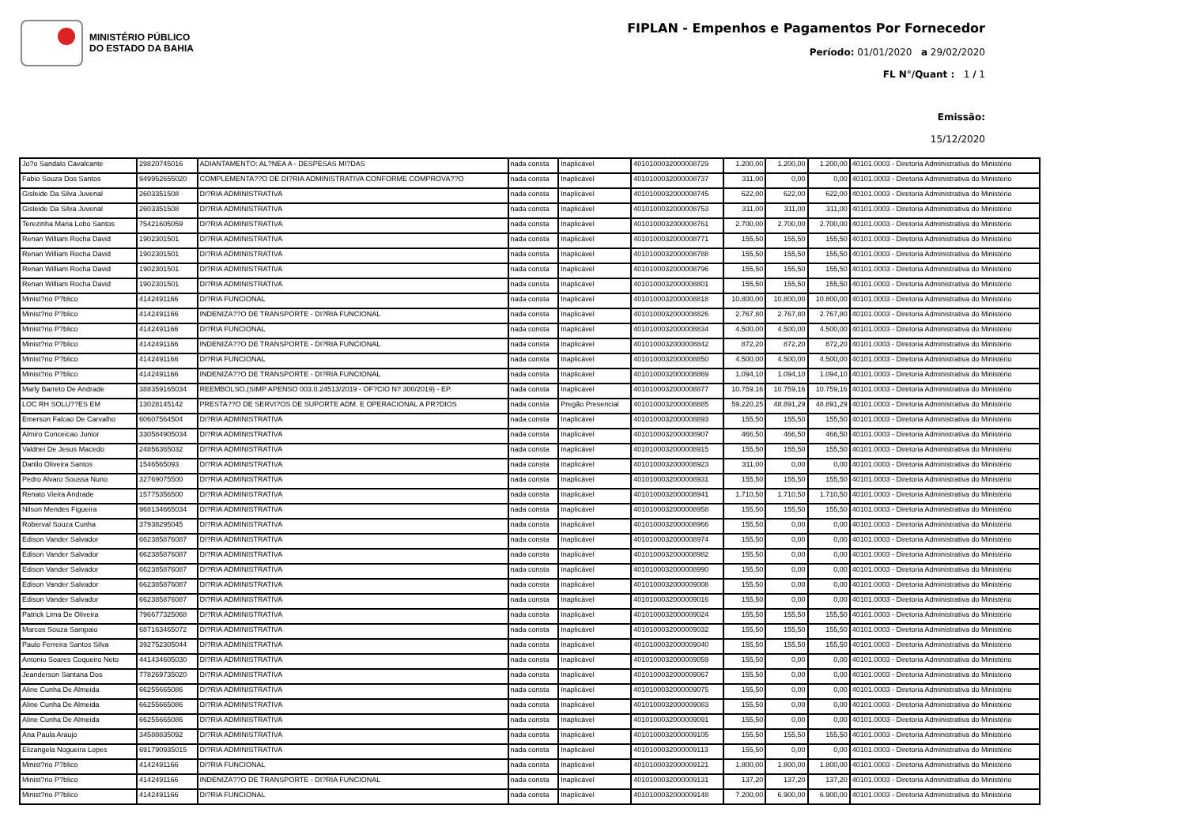MINISTÉRIO PÚBLICO
DO ESTADO DA BAHIA
FIPLAN - Empenhos e Pagamentos Por Fornecedor
Período: 01/01/2020 a 29/02/2020
FL N°/Quant : 1 / 1
Emissão:
15/12/2020
| Jo?o Sandalo Cavalcante | 29820745016 | ADIANTAMENTO: AL?NEA A - DESPESAS MI?DAS | nada consta | Inaplicável | 40101000320000087​29 | 1.200,00 | 1.200,00 | 1.200,00 | 40101.0003 - Diretoria Administrativa do Ministério |
| Fabio Souza Dos Santos | 949952655020 | COMPLEMENTA??O DE DI?RIA ADMINISTRATIVA CONFORME COMPROVA??O | nada consta | Inaplicável | 4010100032000008737 | 311,00 | 0,00 | 0,00 | 40101.0003 - Diretoria Administrativa do Ministério |
| Gisleide Da Silva Juvenal | 2603351508 | DI?RIA ADMINISTRATIVA | nada consta | Inaplicável | 4010100032000008745 | 622,00 | 622,00 | 622,00 | 40101.0003 - Diretoria Administrativa do Ministério |
| Gisleide Da Silva Juvenal | 2603351508 | DI?RIA ADMINISTRATIVA | nada consta | Inaplicável | 4010100032000008753 | 311,00 | 311,00 | 311,00 | 40101.0003 - Diretoria Administrativa do Ministério |
| Terezinha Maria Lobo Santos | 75421605059 | DI?RIA ADMINISTRATIVA | nada consta | Inaplicável | 4010100032000008761 | 2.700,00 | 2.700,00 | 2.700,00 | 40101.0003 - Diretoria Administrativa do Ministério |
| Renan William Rocha David | 1902301501 | DI?RIA ADMINISTRATIVA | nada consta | Inaplicável | 4010100032000008771 | 155,50 | 155,50 | 155,50 | 40101.0003 - Diretoria Administrativa do Ministério |
| Renan William Rocha David | 1902301501 | DI?RIA ADMINISTRATIVA | nada consta | Inaplicável | 4010100032000008788 | 155,50 | 155,50 | 155,50 | 40101.0003 - Diretoria Administrativa do Ministério |
| Renan William Rocha David | 1902301501 | DI?RIA ADMINISTRATIVA | nada consta | Inaplicável | 4010100032000008796 | 155,50 | 155,50 | 155,50 | 40101.0003 - Diretoria Administrativa do Ministério |
| Renan William Rocha David | 1902301501 | DI?RIA ADMINISTRATIVA | nada consta | Inaplicável | 4010100032000008801 | 155,50 | 155,50 | 155,50 | 40101.0003 - Diretoria Administrativa do Ministério |
| Minist?rio P?blico | 4142491166 | DI?RIA FUNCIONAL | nada consta | Inaplicável | 4010100032000008818 | 10.800,00 | 10.800,00 | 10.800,00 | 40101.0003 - Diretoria Administrativa do Ministério |
| Minist?rio P?blico | 4142491166 | INDENIZA??O DE TRANSPORTE - DI?RIA FUNCIONAL | nada consta | Inaplicável | 4010100032000008826 | 2.767,80 | 2.767,80 | 2.767,80 | 40101.0003 - Diretoria Administrativa do Ministério |
| Minist?rio P?blico | 4142491166 | DI?RIA FUNCIONAL | nada consta | Inaplicável | 4010100032000008834 | 4.500,00 | 4.500,00 | 4.500,00 | 40101.0003 - Diretoria Administrativa do Ministério |
| Minist?rio P?blico | 4142491166 | INDENIZA??O DE TRANSPORTE - DI?RIA FUNCIONAL | nada consta | Inaplicável | 4010100032000008842 | 872,20 | 872,20 | 872,20 | 40101.0003 - Diretoria Administrativa do Ministério |
| Minist?rio P?blico | 4142491166 | DI?RIA FUNCIONAL | nada consta | Inaplicável | 4010100032000008850 | 4.500,00 | 4.500,00 | 4.500,00 | 40101.0003 - Diretoria Administrativa do Ministério |
| Minist?rio P?blico | 4142491166 | INDENIZA??O DE TRANSPORTE - DI?RIA FUNCIONAL | nada consta | Inaplicável | 4010100032000008869 | 1.094,10 | 1.094,10 | 1.094,10 | 40101.0003 - Diretoria Administrativa do Ministério |
| Marly Barreto De Andrade | 388359165034 | REEMBOLSO.(SIMP APENSO 003.0.24513/2019 - OF?CIO N? 300/2019) - EP. | nada consta | Inaplicável | 4010100032000008877 | 10.759,16 | 10.759,16 | 10.759,16 | 40101.0003 - Diretoria Administrativa do Ministério |
| LOC RH SOLU??ES EM | 13028145142 | PRESTA??O DE SERVI?OS DE SUPORTE ADM. E OPERACIONAL A PR?DIOS | nada consta | Pregão Presencial | 4010100032000008885 | 59.220,25 | 48.891,29 | 48.891,29 | 40101.0003 - Diretoria Administrativa do Ministério |
| Emerson Falcao De Carvalho | 60607564504 | DI?RIA ADMINISTRATIVA | nada consta | Inaplicável | 4010100032000008893 | 155,50 | 155,50 | 155,50 | 40101.0003 - Diretoria Administrativa do Ministério |
| Almiro Conceicao Junior | 330584905034 | DI?RIA ADMINISTRATIVA | nada consta | Inaplicável | 4010100032000008907 | 466,50 | 466,50 | 466,50 | 40101.0003 - Diretoria Administrativa do Ministério |
| Valdnei De Jesus Macedo | 24856365032 | DI?RIA ADMINISTRATIVA | nada consta | Inaplicável | 4010100032000008915 | 155,50 | 155,50 | 155,50 | 40101.0003 - Diretoria Administrativa do Ministério |
| Danilo Oliveira Santos | 1546565093 | DI?RIA ADMINISTRATIVA | nada consta | Inaplicável | 4010100032000008923 | 311,00 | 0,00 | 0,00 | 40101.0003 - Diretoria Administrativa do Ministério |
| Pedro Alvaro Soussa Nuno | 32769075500 | DI?RIA ADMINISTRATIVA | nada consta | Inaplicável | 4010100032000008931 | 155,50 | 155,50 | 155,50 | 40101.0003 - Diretoria Administrativa do Ministério |
| Renato Vieira Andrade | 15775356500 | DI?RIA ADMINISTRATIVA | nada consta | Inaplicável | 4010100032000008941 | 1.710,50 | 1.710,50 | 1.710,50 | 40101.0003 - Diretoria Administrativa do Ministério |
| Nilson Mendes Figueira | 968134665034 | DI?RIA ADMINISTRATIVA | nada consta | Inaplicável | 4010100032000008958 | 155,50 | 155,50 | 155,50 | 40101.0003 - Diretoria Administrativa do Ministério |
| Roberval Souza Cunha | 37938295045 | DI?RIA ADMINISTRATIVA | nada consta | Inaplicável | 4010100032000008966 | 155,50 | 0,00 | 0,00 | 40101.0003 - Diretoria Administrativa do Ministério |
| Edison Vander Salvador | 662385876087 | DI?RIA ADMINISTRATIVA | nada consta | Inaplicável | 4010100032000008974 | 155,50 | 0,00 | 0,00 | 40101.0003 - Diretoria Administrativa do Ministério |
| Edison Vander Salvador | 662385876087 | DI?RIA ADMINISTRATIVA | nada consta | Inaplicável | 4010100032000008982 | 155,50 | 0,00 | 0,00 | 40101.0003 - Diretoria Administrativa do Ministério |
| Edison Vander Salvador | 662385876087 | DI?RIA ADMINISTRATIVA | nada consta | Inaplicável | 4010100032000008990 | 155,50 | 0,00 | 0,00 | 40101.0003 - Diretoria Administrativa do Ministério |
| Edison Vander Salvador | 662385876087 | DI?RIA ADMINISTRATIVA | nada consta | Inaplicável | 4010100032000009008 | 155,50 | 0,00 | 0,00 | 40101.0003 - Diretoria Administrativa do Ministério |
| Edison Vander Salvador | 662385876087 | DI?RIA ADMINISTRATIVA | nada consta | Inaplicável | 4010100032000009016 | 155,50 | 0,00 | 0,00 | 40101.0003 - Diretoria Administrativa do Ministério |
| Patrick Lima De Oliveira | 796677325068 | DI?RIA ADMINISTRATIVA | nada consta | Inaplicável | 4010100032000009024 | 155,50 | 155,50 | 155,50 | 40101.0003 - Diretoria Administrativa do Ministério |
| Marcos Souza Sampaio | 687163465072 | DI?RIA ADMINISTRATIVA | nada consta | Inaplicável | 4010100032000009032 | 155,50 | 155,50 | 155,50 | 40101.0003 - Diretoria Administrativa do Ministério |
| Paulo Ferreira Santos Silva | 392752305044 | DI?RIA ADMINISTRATIVA | nada consta | Inaplicável | 4010100032000009040 | 155,50 | 155,50 | 155,50 | 40101.0003 - Diretoria Administrativa do Ministério |
| Antonio Soares Coqueiro Neto | 441434605030 | DI?RIA ADMINISTRATIVA | nada consta | Inaplicável | 4010100032000009059 | 155,50 | 0,00 | 0,00 | 40101.0003 - Diretoria Administrativa do Ministério |
| Jeanderson Santana Dos | 778269735020 | DI?RIA ADMINISTRATIVA | nada consta | Inaplicável | 4010100032000009067 | 155,50 | 0,00 | 0,00 | 40101.0003 - Diretoria Administrativa do Ministério |
| Aline Cunha De Almeida | 66255665086 | DI?RIA ADMINISTRATIVA | nada consta | Inaplicável | 4010100032000009075 | 155,50 | 0,00 | 0,00 | 40101.0003 - Diretoria Administrativa do Ministério |
| Aline Cunha De Almeida | 66255665086 | DI?RIA ADMINISTRATIVA | nada consta | Inaplicável | 4010100032000009083 | 155,50 | 0,00 | 0,00 | 40101.0003 - Diretoria Administrativa do Ministério |
| Aline Cunha De Almeida | 66255665086 | DI?RIA ADMINISTRATIVA | nada consta | Inaplicável | 4010100032000009091 | 155,50 | 0,00 | 0,00 | 40101.0003 - Diretoria Administrativa do Ministério |
| Ana Paula Araujo | 34588835092 | DI?RIA ADMINISTRATIVA | nada consta | Inaplicável | 4010100032000009105 | 155,50 | 155,50 | 155,50 | 40101.0003 - Diretoria Administrativa do Ministério |
| Elizangela Nogueira Lopes | 691790935015 | DI?RIA ADMINISTRATIVA | nada consta | Inaplicável | 4010100032000009113 | 155,50 | 0,00 | 0,00 | 40101.0003 - Diretoria Administrativa do Ministério |
| Minist?rio P?blico | 4142491166 | DI?RIA FUNCIONAL | nada consta | Inaplicável | 4010100032000009121 | 1.800,00 | 1.800,00 | 1.800,00 | 40101.0003 - Diretoria Administrativa do Ministério |
| Minist?rio P?blico | 4142491166 | INDENIZA??O DE TRANSPORTE - DI?RIA FUNCIONAL | nada consta | Inaplicável | 4010100032000009131 | 137,20 | 137,20 | 137,20 | 40101.0003 - Diretoria Administrativa do Ministério |
| Minist?rio P?blico | 4142491166 | DI?RIA FUNCIONAL | nada consta | Inaplicável | 4010100032000009148 | 7.200,00 | 6.900,00 | 6.900,00 | 40101.0003 - Diretoria Administrativa do Ministério |